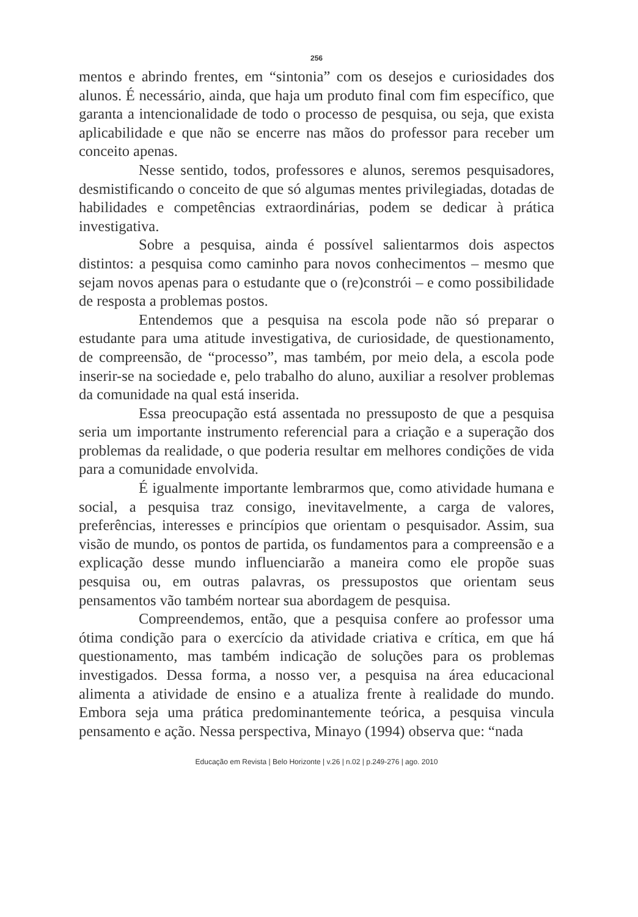256
mentos e abrindo frentes, em “sintonia” com os desejos e curiosidades dos alunos. É necessário, ainda, que haja um produto final com fim específico, que garanta a intencionalidade de todo o processo de pesquisa, ou seja, que exista aplicabilidade e que não se encerre nas mãos do professor para receber um conceito apenas.
Nesse sentido, todos, professores e alunos, seremos pesquisadores, desmistificando o conceito de que só algumas mentes privilegiadas, dotadas de habilidades e competências extraordinárias, podem se dedicar à prática investigativa.
Sobre a pesquisa, ainda é possível salientarmos dois aspectos distintos: a pesquisa como caminho para novos conhecimentos – mesmo que sejam novos apenas para o estudante que o (re)constrói – e como possibilidade de resposta a problemas postos.
Entendemos que a pesquisa na escola pode não só preparar o estudante para uma atitude investigativa, de curiosidade, de questionamento, de compreensão, de “processo”, mas também, por meio dela, a escola pode inserir-se na sociedade e, pelo trabalho do aluno, auxiliar a resolver problemas da comunidade na qual está inserida.
Essa preocupação está assentada no pressuposto de que a pesquisa seria um importante instrumento referencial para a criação e a superação dos problemas da realidade, o que poderia resultar em melhores condições de vida para a comunidade envolvida.
É igualmente importante lembrarmos que, como atividade humana e social, a pesquisa traz consigo, inevitavelmente, a carga de valores, preferências, interesses e princípios que orientam o pesquisador. Assim, sua visão de mundo, os pontos de partida, os fundamentos para a compreensão e a explicação desse mundo influenciarão a maneira como ele propõe suas pesquisa ou, em outras palavras, os pressupostos que orientam seus pensamentos vão também nortear sua abordagem de pesquisa.
Compreendemos, então, que a pesquisa confere ao professor uma ótima condição para o exercício da atividade criativa e crítica, em que há questionamento, mas também indicação de soluções para os problemas investigados. Dessa forma, a nosso ver, a pesquisa na área educacional alimenta a atividade de ensino e a atualiza frente à realidade do mundo. Embora seja uma prática predominantemente teórica, a pesquisa vincula pensamento e ação. Nessa perspectiva, Minayo (1994) observa que: “nada
Educação em Revista | Belo Horizonte | v.26 | n.02 | p.249-276 | ago. 2010